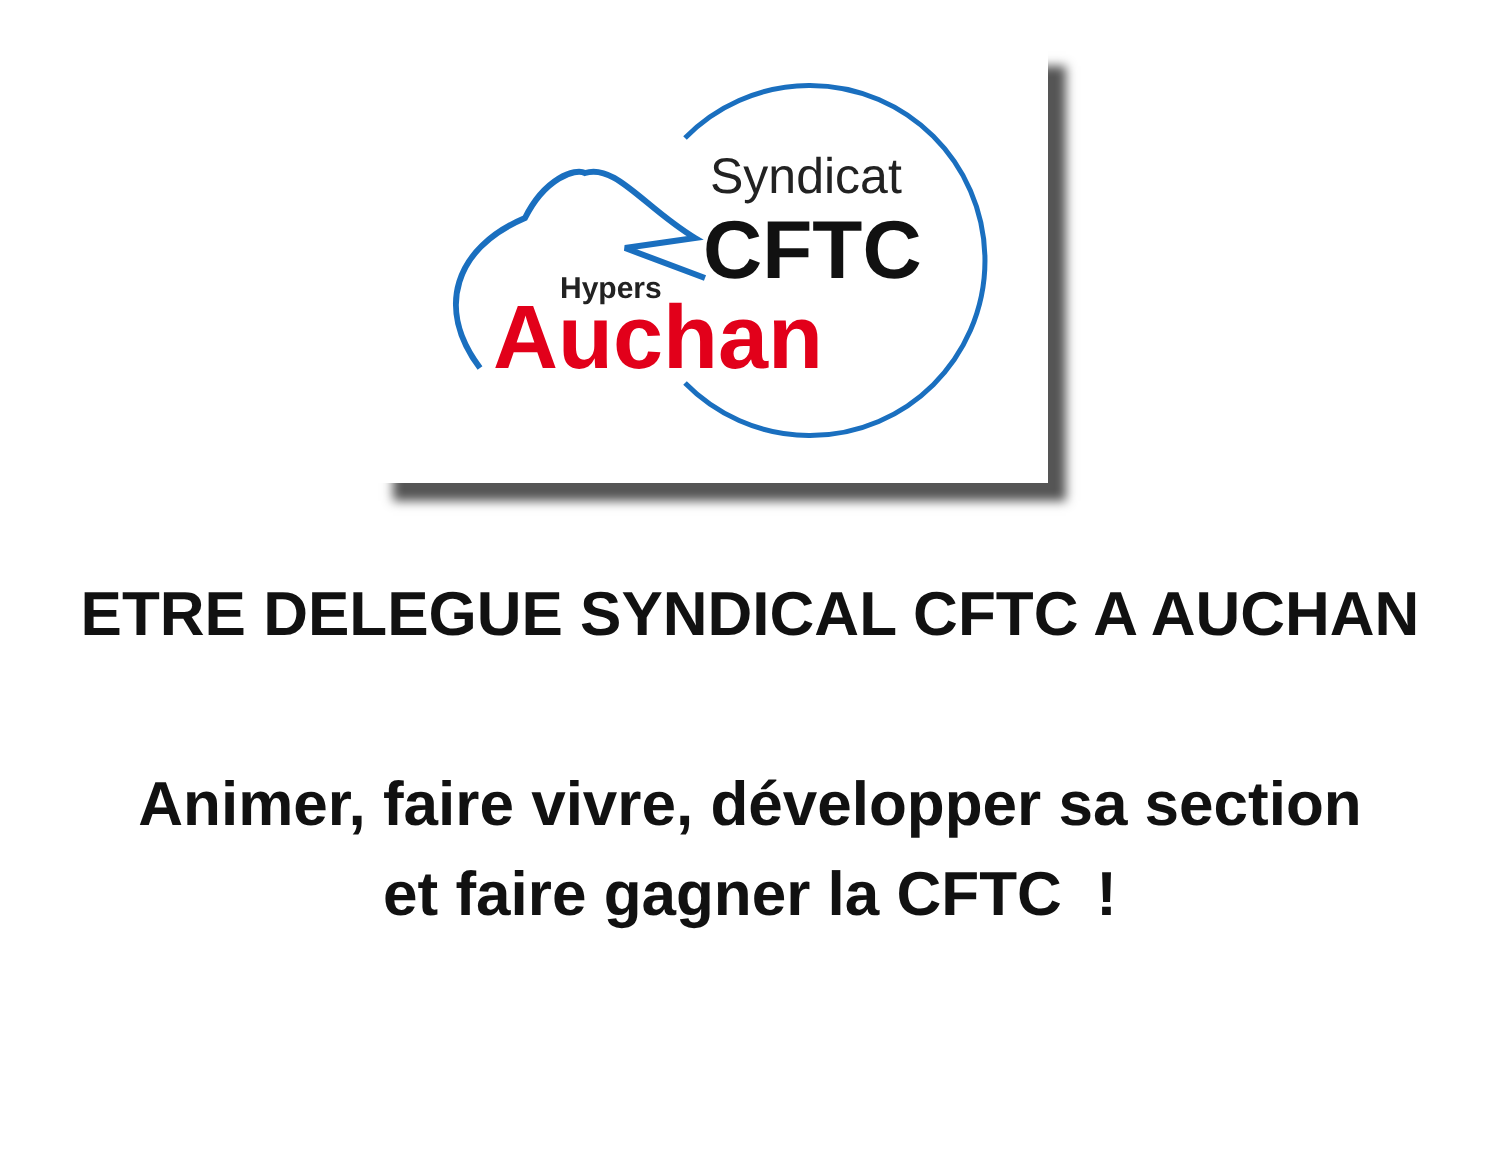Syndicat
CFTC
Hypers
Auchan
ETRE DELEGUE SYNDICAL CFTC A AUCHAN
Animer, faire vivre, développer sa section
et faire gagner la CFTC !